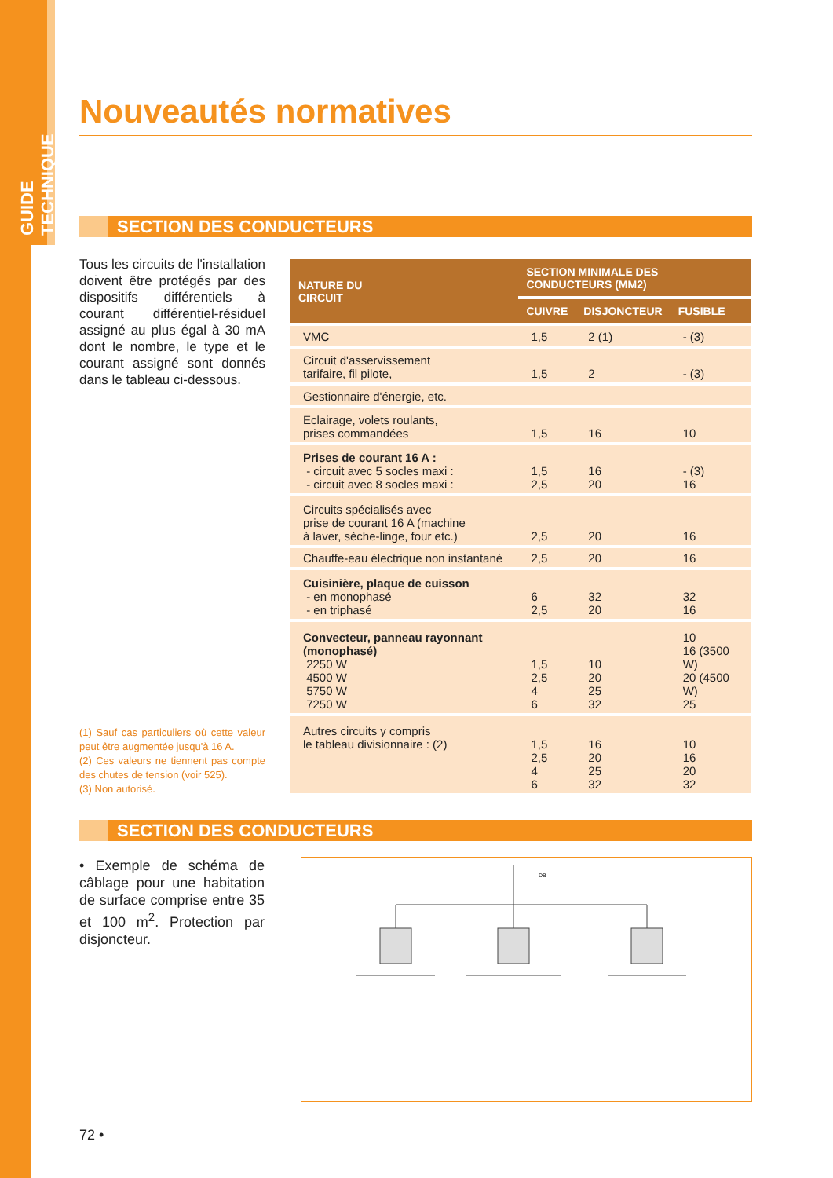GUIDE TECHNIQUE
Nouveautés normatives
SECTION DES CONDUCTEURS
Tous les circuits de l'installation doivent être protégés par des dispositifs différentiels à courant différentiel-résiduel assigné au plus égal à 30 mA dont le nombre, le type et le courant assigné sont donnés dans le tableau ci-dessous.
(1) Sauf cas particuliers où cette valeur peut être augmentée jusqu'à 16 A.
(2) Ces valeurs ne tiennent pas compte des chutes de tension (voir 525).
(3) Non autorisé.
| NATURE DU CIRCUIT | SECTION MINIMALE DES CONDUCTEURS (MM2) | | |
| --- | --- | --- | --- |
| | CUIVRE | DISJONCTEUR | FUSIBLE |
| VMC | 1,5 | 2 (1) | - (3) |
| Circuit d'asservissement tarifaire, fil pilote, | 1,5 | 2 | - (3) |
| Gestionnaire d'énergie, etc. | | | |
| Eclairage, volets roulants, prises commandées | 1,5 | 16 | 10 |
| Prises de courant 16 A : - circuit avec 5 socles maxi : - circuit avec 8 socles maxi : | 1,5 2,5 | 16 20 | - (3) 16 |
| Circuits spécialisés avec prise de courant 16 A (machine à laver, sèche-linge, four etc.) | 2,5 | 20 | 16 |
| Chauffe-eau électrique non instantané | 2,5 | 20 | 16 |
| Cuisinière, plaque de cuisson - en monophasé - en triphasé | 6 2,5 | 32 20 | 32 16 |
| Convecteur, panneau rayonnant (monophasé) 2250 W 4500 W 5750 W 7250 W | 1,5 2,5 4 6 | 10 20 25 32 | 10 16 (3500 W) 20 (4500 W) 25 |
| Autres circuits y compris le tableau divisionnaire : (2) | 1,5 2,5 4 6 | 16 20 25 32 | 10 16 20 32 |
SECTION DES CONDUCTEURS
• Exemple de schéma de câblage pour une habitation de surface comprise entre 35 et 100 m<sup>2</sup>. Protection par disjoncteur.
DB
72 •